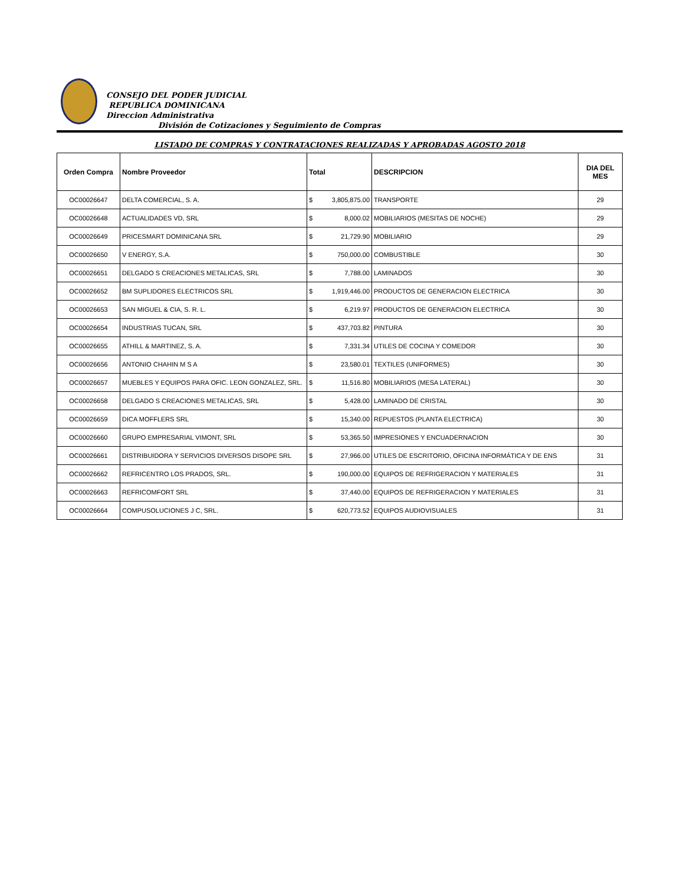CONSEJO DEL PODER JUDICIAL
REPUBLICA DOMINICANA
Direccion Administrativa
División de Cotizaciones y Seguimiento de Compras
LISTADO DE COMPRAS Y CONTRATACIONES REALIZADAS Y APROBADAS AGOSTO 2018
| Orden Compra | Nombre Proveedor | Total | DESCRIPCION | DIA DEL MES |
| --- | --- | --- | --- | --- |
| OC00026647 | DELTA COMERCIAL, S. A. | $ 3,805,875.00 | TRANSPORTE | 29 |
| OC00026648 | ACTUALIDADES VD, SRL | $ 8,000.02 | MOBILIARIOS (MESITAS DE NOCHE) | 29 |
| OC00026649 | PRICESMART DOMINICANA SRL | $ 21,729.90 | MOBILIARIO | 29 |
| OC00026650 | V ENERGY, S.A. | $ 750,000.00 | COMBUSTIBLE | 30 |
| OC00026651 | DELGADO S CREACIONES METALICAS, SRL | $ 7,788.00 | LAMINADOS | 30 |
| OC00026652 | BM SUPLIDORES ELECTRICOS SRL | $ 1,919,446.00 | PRODUCTOS DE GENERACION ELECTRICA | 30 |
| OC00026653 | SAN MIGUEL & CIA, S. R. L. | $ 6,219.97 | PRODUCTOS DE GENERACION ELECTRICA | 30 |
| OC00026654 | INDUSTRIAS TUCAN, SRL | $ 437,703.82 | PINTURA | 30 |
| OC00026655 | ATHILL & MARTINEZ, S. A. | $ 7,331.34 | UTILES DE COCINA Y COMEDOR | 30 |
| OC00026656 | ANTONIO CHAHIN M S A | $ 23,580.01 | TEXTILES (UNIFORMES) | 30 |
| OC00026657 | MUEBLES Y EQUIPOS PARA OFIC. LEON GONZALEZ, SRL. | $ 11,516.80 | MOBILIARIOS (MESA LATERAL) | 30 |
| OC00026658 | DELGADO S CREACIONES METALICAS, SRL | $ 5,428.00 | LAMINADO DE CRISTAL | 30 |
| OC00026659 | DICA MOFFLERS SRL | $ 15,340.00 | REPUESTOS (PLANTA ELECTRICA) | 30 |
| OC00026660 | GRUPO EMPRESARIAL VIMONT, SRL | $ 53,365.50 | IMPRESIONES Y ENCUADERNACION | 30 |
| OC00026661 | DISTRIBUIDORA Y SERVICIOS DIVERSOS DISOPE SRL | $ 27,966.00 | UTILES DE ESCRITORIO, OFICINA INFORMÁTICA Y DE ENS | 31 |
| OC00026662 | REFRICENTRO LOS PRADOS, SRL. | $ 190,000.00 | EQUIPOS DE REFRIGERACION Y MATERIALES | 31 |
| OC00026663 | REFRICOMFORT SRL | $ 37,440.00 | EQUIPOS DE REFRIGERACION Y MATERIALES | 31 |
| OC00026664 | COMPUSOLUCIONES J C, SRL. | $ 620,773.52 | EQUIPOS AUDIOVISUALES | 31 |